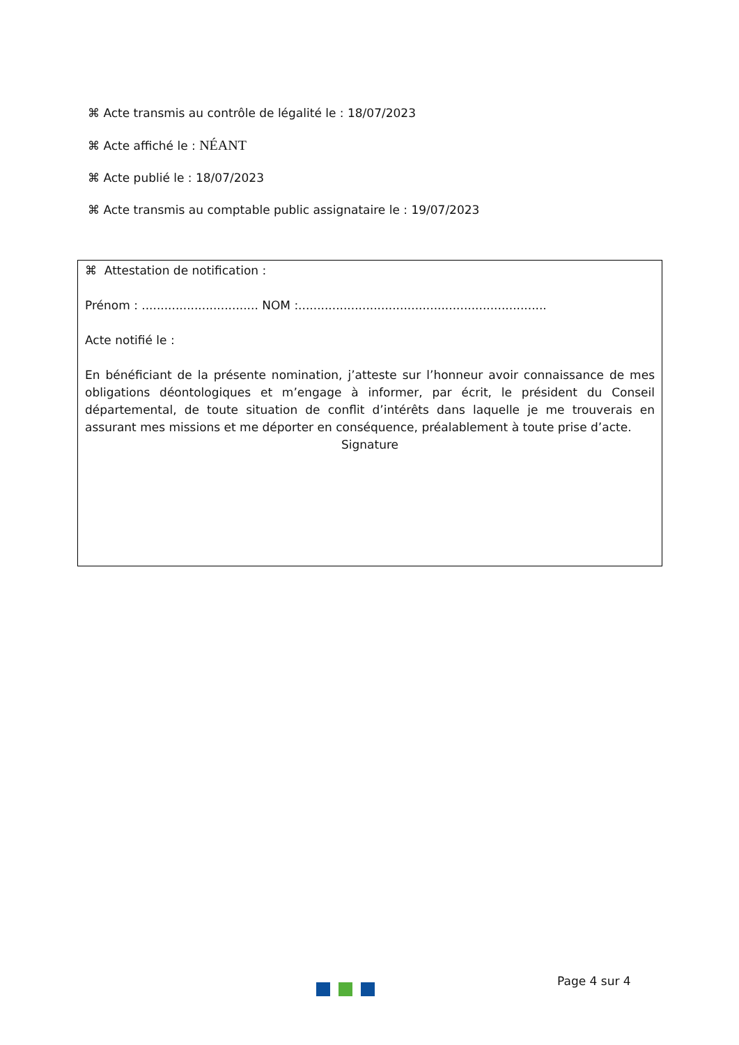⌘ Acte transmis au contrôle de légalité le : 18/07/2023
⌘ Acte affiché le : NÉANT
⌘ Acte publié le : 18/07/2023
⌘ Acte transmis au comptable public assignataire le : 19/07/2023
⌘ Attestation de notification :
Prénom : ............................... NOM :..................................................................
Acte notifié le :
En bénéficiant de la présente nomination, j’atteste sur l’honneur avoir connaissance de mes obligations déontologiques et m’engage à informer, par écrit, le président du Conseil départemental, de toute situation de conflit d’intérêts dans laquelle je me trouverais en assurant mes missions et me déporter en conséquence, préalablement à toute prise d’acte.
Signature
Page 4 sur 4